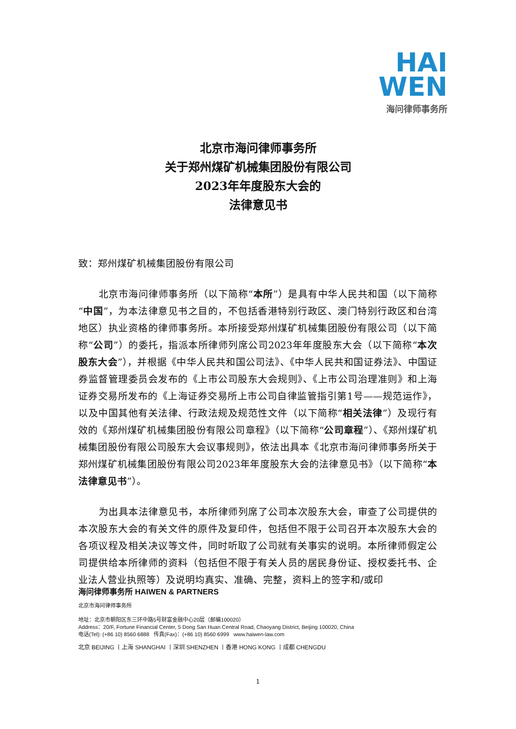HAI
WEN
海问律师事务所
北京市海问律师事务所
关于郑州煤矿机械集团股份有限公司
2023年年度股东大会的
法律意见书
致：郑州煤矿机械集团股份有限公司
北京市海问律师事务所（以下简称“本所”）是具有中华人民共和国（以下简称“中国”，为本法律意见书之目的，不包括香港特别行政区、澳门特别行政区和台湾地区）执业资格的律师事务所。本所接受郑州煤矿机械集团股份有限公司（以下简称“公司”）的委托，指派本所律师列席公司2023年年度股东大会（以下简称“本次股东大会”），并根据《中华人民共和国公司法》、《中华人民共和国证券法》、中国证券监督管理委员会发布的《上市公司股东大会规则》、《上市公司治理准则》和上海证券交易所发布的《上海证券交易所上市公司自律监管指引第1号——规范运作》，以及中国其他有关法律、行政法规及规范性文件（以下简称“相关法律”）及现行有效的《郑州煤矿机械集团股份有限公司章程》（以下简称“公司章程”）、《郑州煤矿机械集团股份有限公司股东大会议事规则》，依法出具本《北京市海问律师事务所关于郑州煤矿机械集团股份有限公司2023年年度股东大会的法律意见书》（以下简称“本法律意见书”）。
为出具本法律意见书，本所律师列席了公司本次股东大会，审查了公司提供的本次股东大会的有关文件的原件及复印件，包括但不限于公司召开本次股东大会的各项议程及相关决议等文件，同时听取了公司就有关事实的说明。本所律师假定公司提供给本所律师的资料（包括但不限于有关人员的居民身份证、授权委托书、企业法人营业执照等）及说明均真实、准确、完整，资料上的签字和/或印
海问律师事务所 HAIWEN & PARTNERS
北京市海问律师事务所
地址：北京市朝阳区东三环中路5号财富金融中心20层（邮编100020）
Address：20/F, Fortune Financial Center, 5 Dong San Huan Central Road, Chaoyang District, Beijing 100020, China
电话(Tel): (+86 10) 8560 6888 传真(Fax)：(+86 10) 8560 6999 www.haiwen-law.com
北京 BEIJING 丨上海 SHANGHAI 丨深圳 SHENZHEN 丨香港 HONG KONG 丨成都 CHENGDU
1